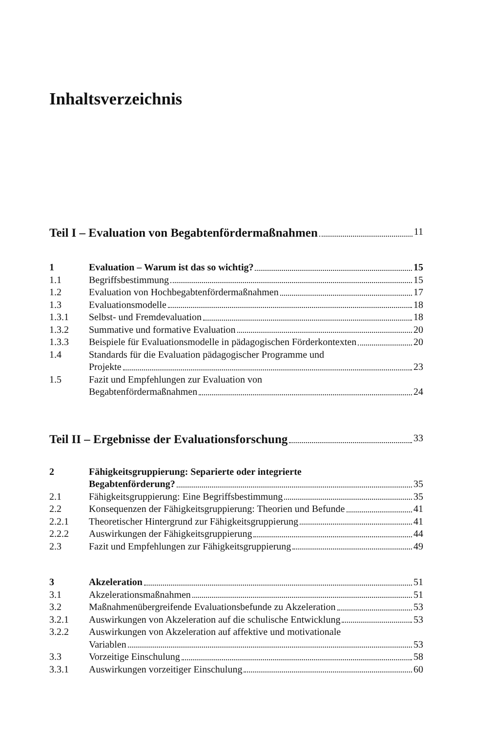Inhaltsverzeichnis
Teil I – Evaluation von Begabtenfördermaßnahmen 11
1 Evaluation – Warum ist das so wichtig? 15
1.1 Begriffsbestimmung 15
1.2 Evaluation von Hochbegabtenfördermaßnahmen 17
1.3 Evaluationsmodelle 18
1.3.1 Selbst- und Fremdevaluation 18
1.3.2 Summative und formative Evaluation 20
1.3.3 Beispiele für Evaluationsmodelle in pädagogischen Förderkontexten 20
1.4 Standards für die Evaluation pädagogischer Programme und
Projekte 23
1.5 Fazit und Empfehlungen zur Evaluation von
Begabtenfördermaßnahmen 24
Teil II – Ergebnisse der Evaluationsforschung 33
2 Fähigkeitsgruppierung: Separierte oder integrierte
Begabtenförderung? 35
2.1 Fähigkeitsgruppierung: Eine Begriffsbestimmung 35
2.2 Konsequenzen der Fähigkeitsgruppierung: Theorien und Befunde 41
2.2.1 Theoretischer Hintergrund zur Fähigkeitsgruppierung 41
2.2.2 Auswirkungen der Fähigkeitsgruppierung 44
2.3 Fazit und Empfehlungen zur Fähigkeitsgruppierung 49
3 Akzeleration 51
3.1 Akzelerationsmaßnahmen 51
3.2 Maßnahmenübergreifende Evaluationsbefunde zu Akzeleration 53
3.2.1 Auswirkungen von Akzeleration auf die schulische Entwicklung 53
3.2.2 Auswirkungen von Akzeleration auf affektive und motivationale
Variablen 53
3.3 Vorzeitige Einschulung 58
3.3.1 Auswirkungen vorzeitiger Einschulung 60